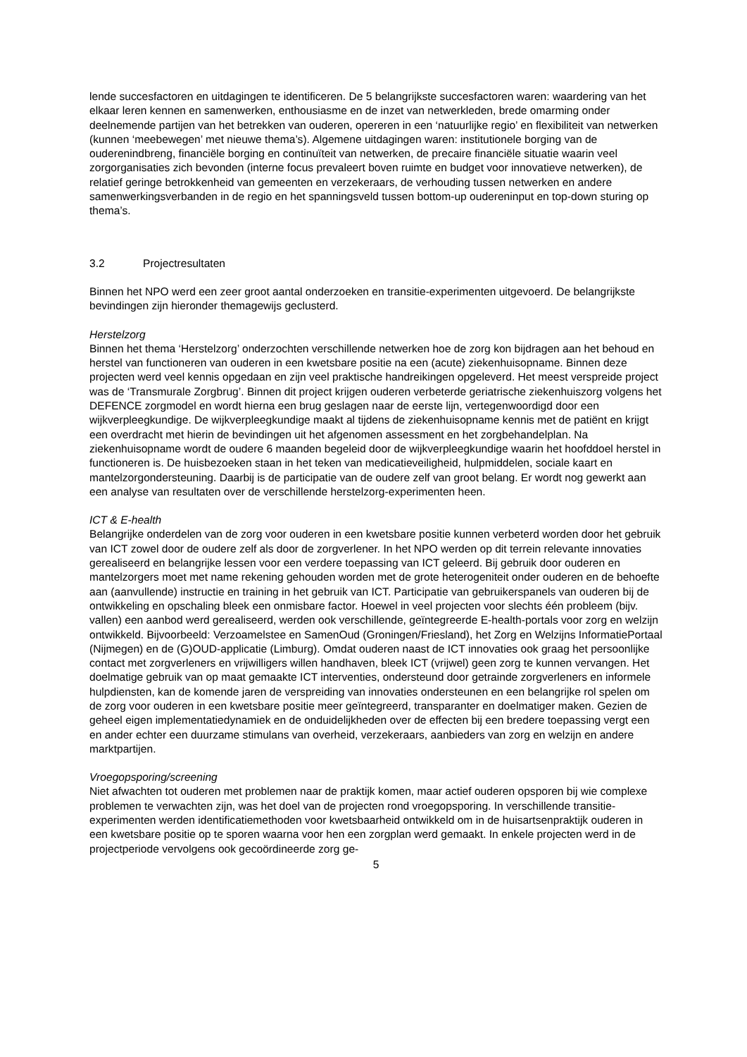lende succesfactoren en uitdagingen te identificeren. De 5 belangrijkste succesfactoren waren: waardering van het elkaar leren kennen en samenwerken, enthousiasme en de inzet van netwerkleden, brede omarming onder deelnemende partijen van het betrekken van ouderen, opereren in een ‘natuurlijke regio’ en flexibiliteit van netwerken (kunnen ‘meebewegen’ met nieuwe thema’s). Algemene uitdagingen waren: institutionele borging van de ouderenindbreng, financiële borging en continuïteit van netwerken, de precaire financiële situatie waarin veel zorgorganisaties zich bevonden (interne focus prevaleert boven ruimte en budget voor innovatieve netwerken), de relatief geringe betrokkenheid van gemeenten en verzekeraars, de verhouding tussen netwerken en andere samenwerkingsverbanden in de regio en het spanningsveld tussen bottom-up oudereninput en top-down sturing op thema’s.
3.2 Projectresultaten
Binnen het NPO werd een zeer groot aantal onderzoeken en transitie-experimenten uitgevoerd. De belangrijkste bevindingen zijn hieronder themagewijs geclusterd.
Herstelzorg
Binnen het thema ‘Herstelzorg’ onderzochten verschillende netwerken hoe de zorg kon bijdragen aan het behoud en herstel van functioneren van ouderen in een kwetsbare positie na een (acute) ziekenhuisopname. Binnen deze projecten werd veel kennis opgedaan en zijn veel praktische handreikingen opgeleverd. Het meest verspreide project was de ‘Transmurale Zorgbrug’. Binnen dit project krijgen ouderen verbeterde geriatrische ziekenhuiszorg volgens het DEFENCE zorgmodel en wordt hierna een brug geslagen naar de eerste lijn, vertegenwoordigd door een wijkverpleegkundige. De wijkverpleegkundige maakt al tijdens de ziekenhuisopname kennis met de patiënt en krijgt een overdracht met hierin de bevindingen uit het afgenomen assessment en het zorgbehandelplan. Na ziekenhuisopname wordt de oudere 6 maanden begeleid door de wijkverpleegkundige waarin het hoofddoel herstel in functioneren is. De huisbezoeken staan in het teken van medicatieveiligheid, hulpmiddelen, sociale kaart en mantelzorgondersteuning. Daarbij is de participatie van de oudere zelf van groot belang. Er wordt nog gewerkt aan een analyse van resultaten over de verschillende herstelzorg-experimenten heen.
ICT & E-health
Belangrijke onderdelen van de zorg voor ouderen in een kwetsbare positie kunnen verbeterd worden door het gebruik van ICT zowel door de oudere zelf als door de zorgverlener. In het NPO werden op dit terrein relevante innovaties gerealiseerd en belangrijke lessen voor een verdere toepassing van ICT geleerd. Bij gebruik door ouderen en mantelzorgers moet met name rekening gehouden worden met de grote heterogeniteit onder ouderen en de behoefte aan (aanvullende) instructie en training in het gebruik van ICT. Participatie van gebruikerspanels van ouderen bij de ontwikkeling en opschaling bleek een onmisbare factor. Hoewel in veel projecten voor slechts één probleem (bijv. vallen) een aanbod werd gerealiseerd, werden ook verschillende, geïntegreerde E-health-portals voor zorg en welzijn ontwikkeld. Bijvoorbeeld: Verzoamelstee en SamenOud (Groningen/Friesland), het Zorg en Welzijns InformatiePortaal (Nijmegen) en de (G)OUD-applicatie (Limburg). Omdat ouderen naast de ICT innovaties ook graag het persoonlijke contact met zorgverleners en vrijwilligers willen handhaven, bleek ICT (vrijwel) geen zorg te kunnen vervangen. Het doelmatige gebruik van op maat gemaakte ICT interventies, ondersteund door getrainde zorgverleners en informele hulpdiensten, kan de komende jaren de verspreiding van innovaties ondersteunen en een belangrijke rol spelen om de zorg voor ouderen in een kwetsbare positie meer geïntegreerd, transparanter en doelmatiger maken. Gezien de geheel eigen implementatiedynamiek en de onduidelijkheden over de effecten bij een bredere toepassing vergt een en ander echter een duurzame stimulans van overheid, verzekeraars, aanbieders van zorg en welzijn en andere marktpartijen.
Vroegopsporing/screening
Niet afwachten tot ouderen met problemen naar de praktijk komen, maar actief ouderen opsporen bij wie complexe problemen te verwachten zijn, was het doel van de projecten rond vroegopsporing. In verschillende transitie-experimenten werden identificatiemethoden voor kwetsbaarheid ontwikkeld om in de huisartsenpraktijk ouderen in een kwetsbare positie op te sporen waarna voor hen een zorgplan werd gemaakt. In enkele projecten werd in de projectperiode vervolgens ook gecoördineerde zorg ge-
5